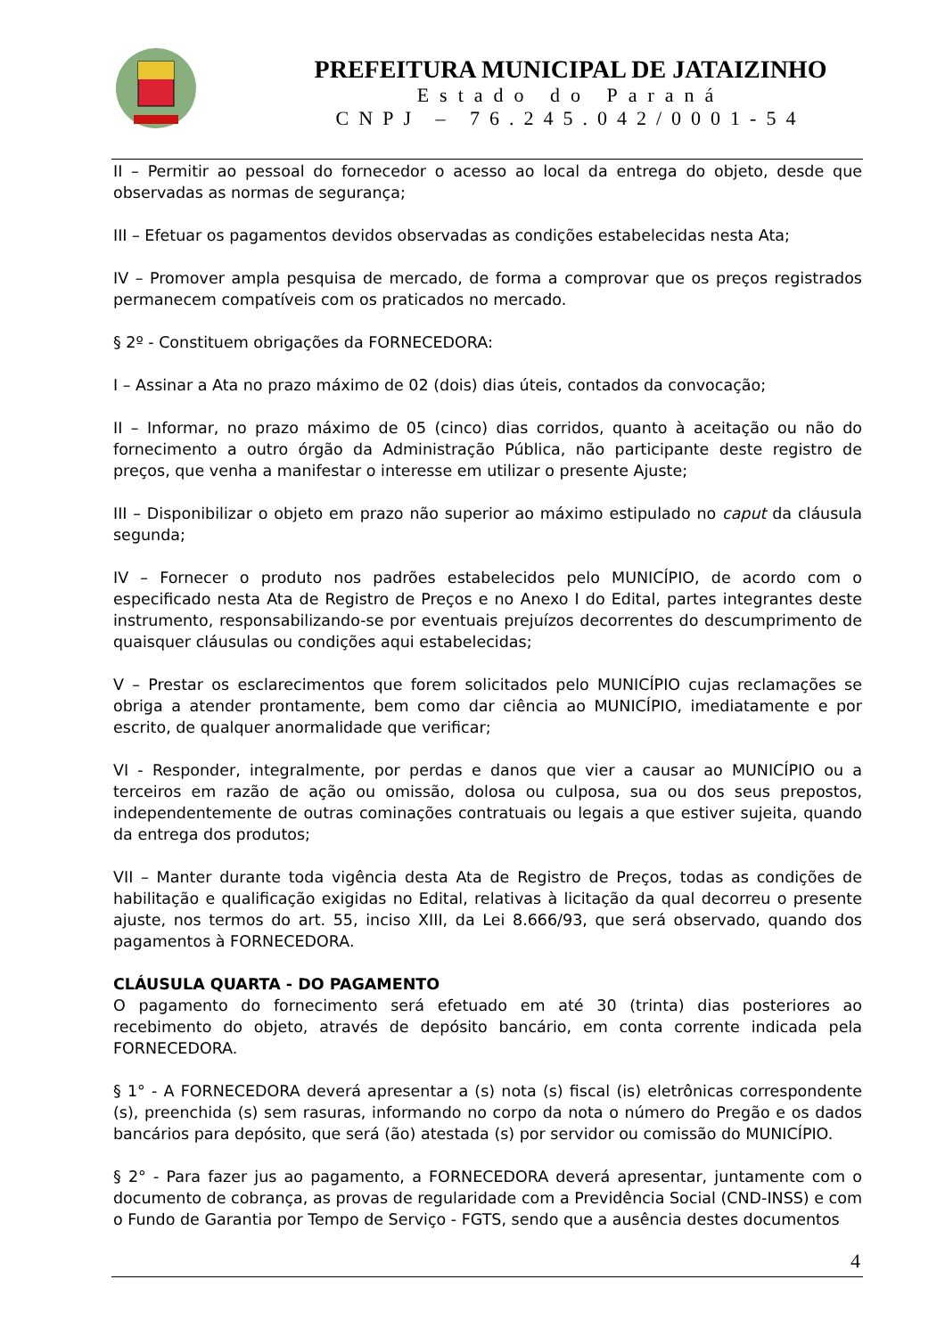PREFEITURA MUNICIPAL DE JATAIZINHO
Estado do Paraná
CNPJ – 76.245.042/0001-54
II – Permitir ao pessoal do fornecedor o acesso ao local da entrega do objeto, desde que observadas as normas de segurança;
III – Efetuar os pagamentos devidos observadas as condições estabelecidas nesta Ata;
IV – Promover ampla pesquisa de mercado, de forma a comprovar que os preços registrados permanecem compatíveis com os praticados no mercado.
§ 2º - Constituem obrigações da FORNECEDORA:
I – Assinar a Ata no prazo máximo de 02 (dois) dias úteis, contados da convocação;
II – Informar, no prazo máximo de 05 (cinco) dias corridos, quanto à aceitação ou não do fornecimento a outro órgão da Administração Pública, não participante deste registro de preços, que venha a manifestar o interesse em utilizar o presente Ajuste;
III – Disponibilizar o objeto em prazo não superior ao máximo estipulado no caput da cláusula segunda;
IV – Fornecer o produto nos padrões estabelecidos pelo MUNICÍPIO, de acordo com o especificado nesta Ata de Registro de Preços e no Anexo I do Edital, partes integrantes deste instrumento, responsabilizando-se por eventuais prejuízos decorrentes do descumprimento de quaisquer cláusulas ou condições aqui estabelecidas;
V – Prestar os esclarecimentos que forem solicitados pelo MUNICÍPIO cujas reclamações se obriga a atender prontamente, bem como dar ciência ao MUNICÍPIO, imediatamente e por escrito, de qualquer anormalidade que verificar;
VI - Responder, integralmente, por perdas e danos que vier a causar ao MUNICÍPIO ou a terceiros em razão de ação ou omissão, dolosa ou culposa, sua ou dos seus prepostos, independentemente de outras cominações contratuais ou legais a que estiver sujeita, quando da entrega dos produtos;
VII – Manter durante toda vigência desta Ata de Registro de Preços, todas as condições de habilitação e qualificação exigidas no Edital, relativas à licitação da qual decorreu o presente ajuste, nos termos do art. 55, inciso XIII, da Lei 8.666/93, que será observado, quando dos pagamentos à FORNECEDORA.
CLÁUSULA QUARTA - DO PAGAMENTO
O pagamento do fornecimento será efetuado em até 30 (trinta) dias posteriores ao recebimento do objeto, através de depósito bancário, em conta corrente indicada pela FORNECEDORA.
§ 1° - A FORNECEDORA deverá apresentar a (s) nota (s) fiscal (is) eletrônicas correspondente (s), preenchida (s) sem rasuras, informando no corpo da nota o número do Pregão e os dados bancários para depósito, que será (ão) atestada (s) por servidor ou comissão do MUNICÍPIO.
§ 2° - Para fazer jus ao pagamento, a FORNECEDORA deverá apresentar, juntamente com o documento de cobrança, as provas de regularidade com a Previdência Social (CND-INSS) e com o Fundo de Garantia por Tempo de Serviço - FGTS, sendo que a ausência destes documentos
4